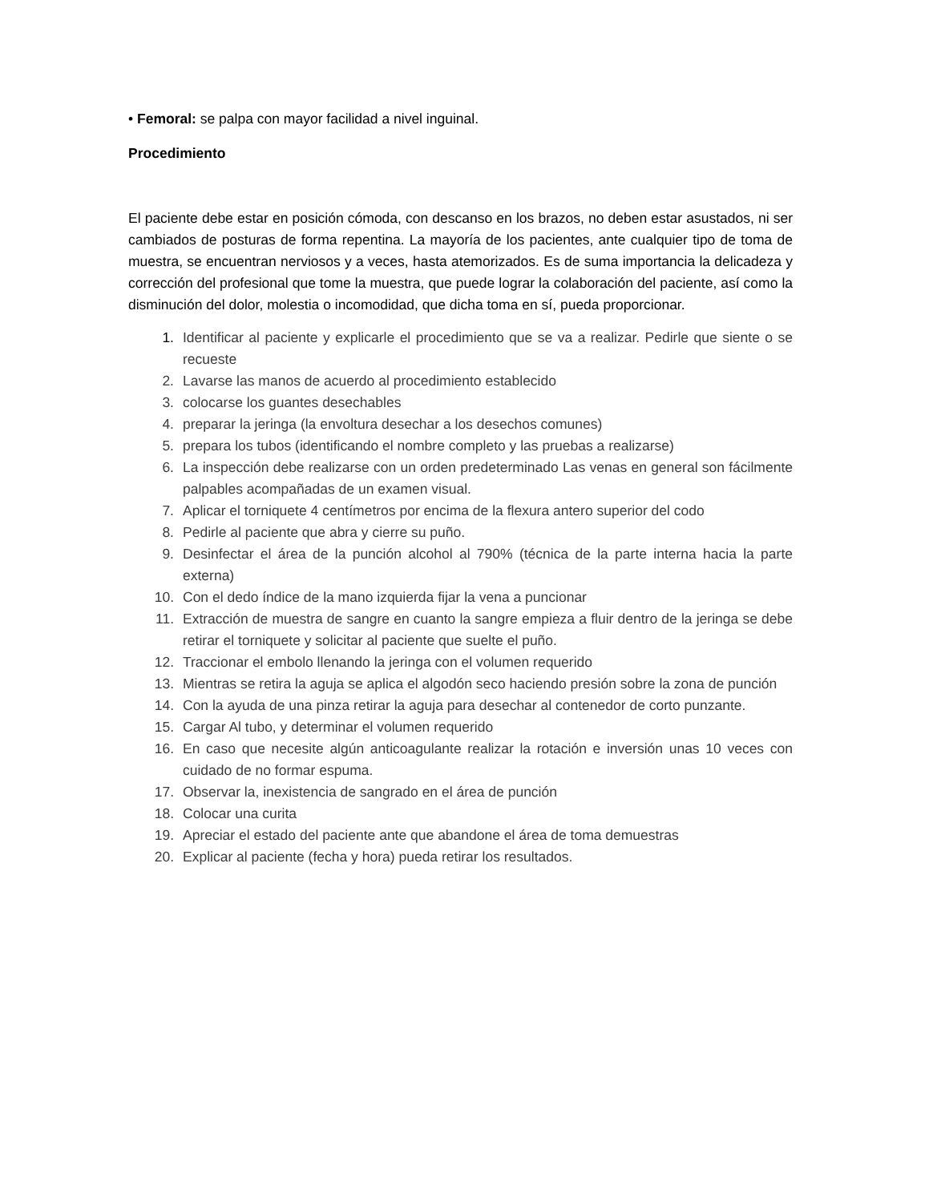• Femoral: se palpa con mayor facilidad a nivel inguinal.
Procedimiento
El paciente debe estar en posición cómoda, con descanso en los brazos, no deben estar asustados, ni ser cambiados de posturas de forma repentina. La mayoría de los pacientes, ante cualquier tipo de toma de muestra, se encuentran nerviosos y a veces, hasta atemorizados. Es de suma importancia la delicadeza y corrección del profesional que tome la muestra, que puede lograr la colaboración del paciente, así como la disminución del dolor, molestia o incomodidad, que dicha toma en sí, pueda proporcionar.
1. Identificar al paciente y explicarle el procedimiento que se va a realizar. Pedirle que siente o se recueste
2. Lavarse las manos de acuerdo al procedimiento establecido
3. colocarse los guantes desechables
4. preparar la jeringa (la envoltura desechar a los desechos comunes)
5. prepara los tubos (identificando el nombre completo y las pruebas a realizarse)
6. La inspección debe realizarse con un orden predeterminado Las venas en general son fácilmente palpables acompañadas de un examen visual.
7. Aplicar el torniquete 4 centímetros por encima de la flexura antero superior del codo
8. Pedirle al paciente que abra y cierre su puño.
9. Desinfectar el área de la punción alcohol al 790% (técnica de la parte interna hacia la parte externa)
10. Con el dedo índice de la mano izquierda fijar la vena a puncionar
11. Extracción de muestra de sangre en cuanto la sangre empieza a fluir dentro de la jeringa se debe retirar el torniquete y solicitar al paciente que suelte el puño.
12. Traccionar el embolo llenando la jeringa con el volumen requerido
13. Mientras se retira la aguja se aplica el algodón seco haciendo presión sobre la zona de punción
14. Con la ayuda de una pinza retirar la aguja para desechar al contenedor de corto punzante.
15. Cargar Al tubo, y determinar el volumen requerido
16. En caso que necesite algún anticoagulante realizar la rotación e inversión unas 10 veces con cuidado de no formar espuma.
17. Observar la, inexistencia de sangrado en el área de punción
18. Colocar una curita
19. Apreciar el estado del paciente ante que abandone el área de toma demuestras
20. Explicar al paciente (fecha y hora) pueda retirar los resultados.